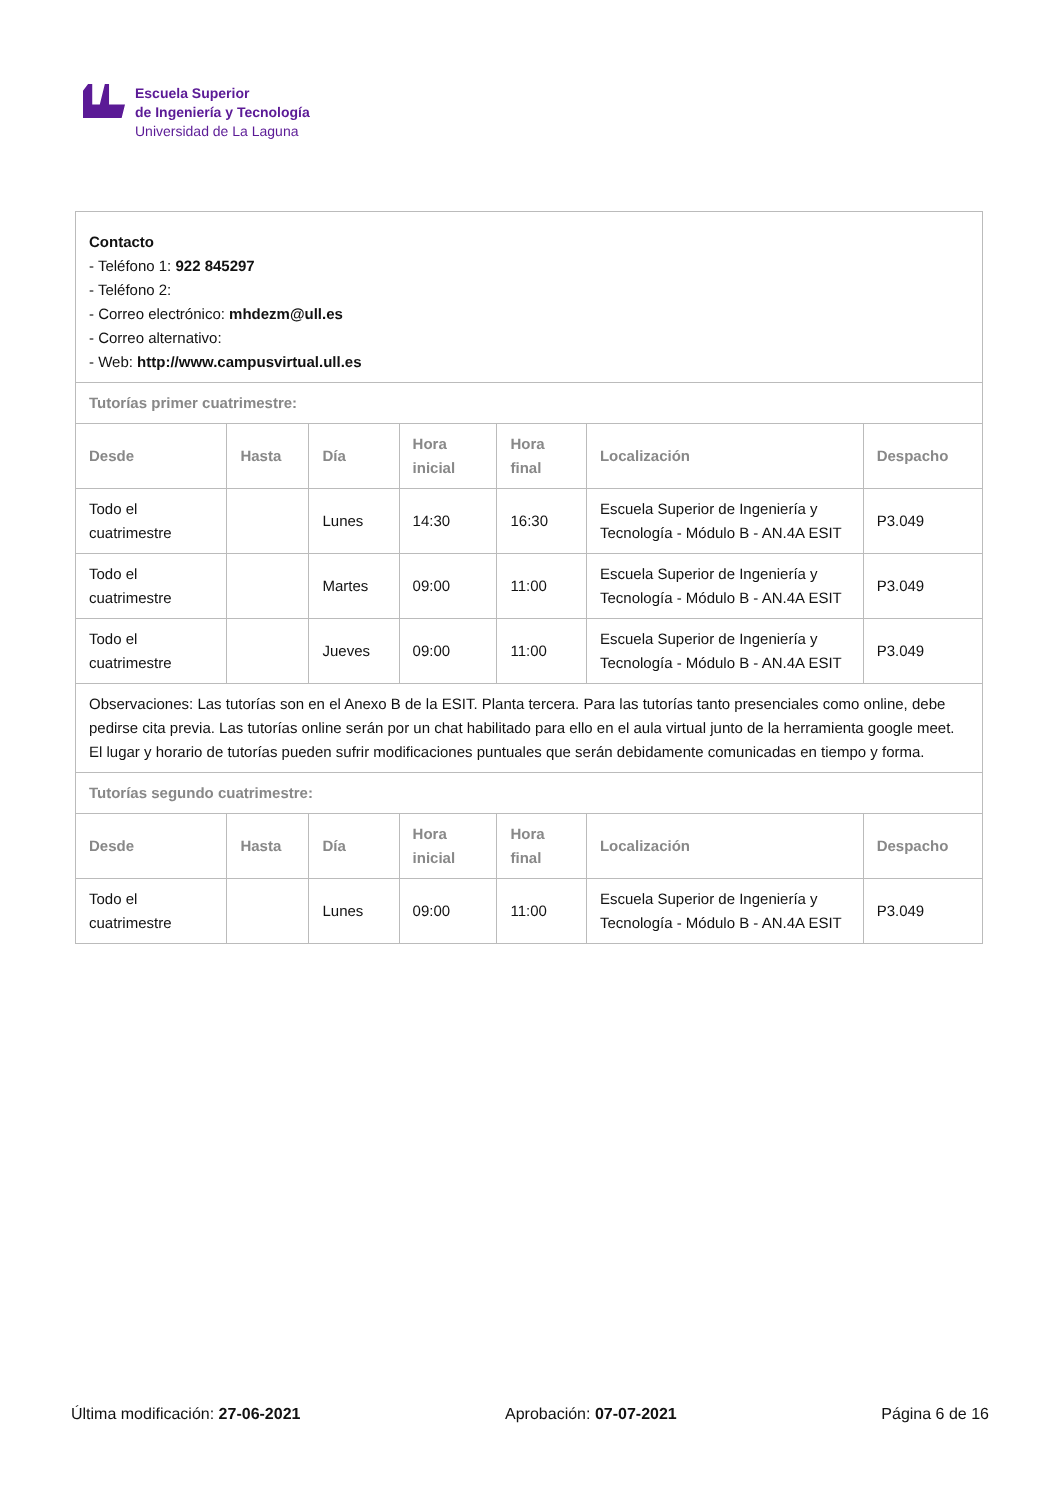Escuela Superior
de Ingeniería y Tecnología
Universidad de La Laguna
| Contacto - Teléfono 1: 922 845297 - Teléfono 2: - Correo electrónico: mhdezm@ull.es - Correo alternativo: - Web: http://www.campusvirtual.ull.es | | | | | | |
| Tutorías primer cuatrimestre: | | | | | | |
| Desde | Hasta | Día | Hora inicial | Hora final | Localización | Despacho |
| Todo el cuatrimestre | | Lunes | 14:30 | 16:30 | Escuela Superior de Ingeniería y Tecnología - Módulo B - AN.4A ESIT | P3.049 |
| Todo el cuatrimestre | | Martes | 09:00 | 11:00 | Escuela Superior de Ingeniería y Tecnología - Módulo B - AN.4A ESIT | P3.049 |
| Todo el cuatrimestre | | Jueves | 09:00 | 11:00 | Escuela Superior de Ingeniería y Tecnología - Módulo B - AN.4A ESIT | P3.049 |
| Observaciones: Las tutorías son en el Anexo B de la ESIT. Planta tercera. Para las tutorías tanto presenciales como online, debe pedirse cita previa. Las tutorías online serán por un chat habilitado para ello en el aula virtual junto de la herramienta google meet. El lugar y horario de tutorías pueden sufrir modificaciones puntuales que serán debidamente comunicadas en tiempo y forma. | | | | | | |
| Tutorías segundo cuatrimestre: | | | | | | |
| Desde | Hasta | Día | Hora inicial | Hora final | Localización | Despacho |
| Todo el cuatrimestre | | Lunes | 09:00 | 11:00 | Escuela Superior de Ingeniería y Tecnología - Módulo B - AN.4A ESIT | P3.049 |
Última modificación: 27-06-2021 Aprobación: 07-07-2021 Página 6 de 16